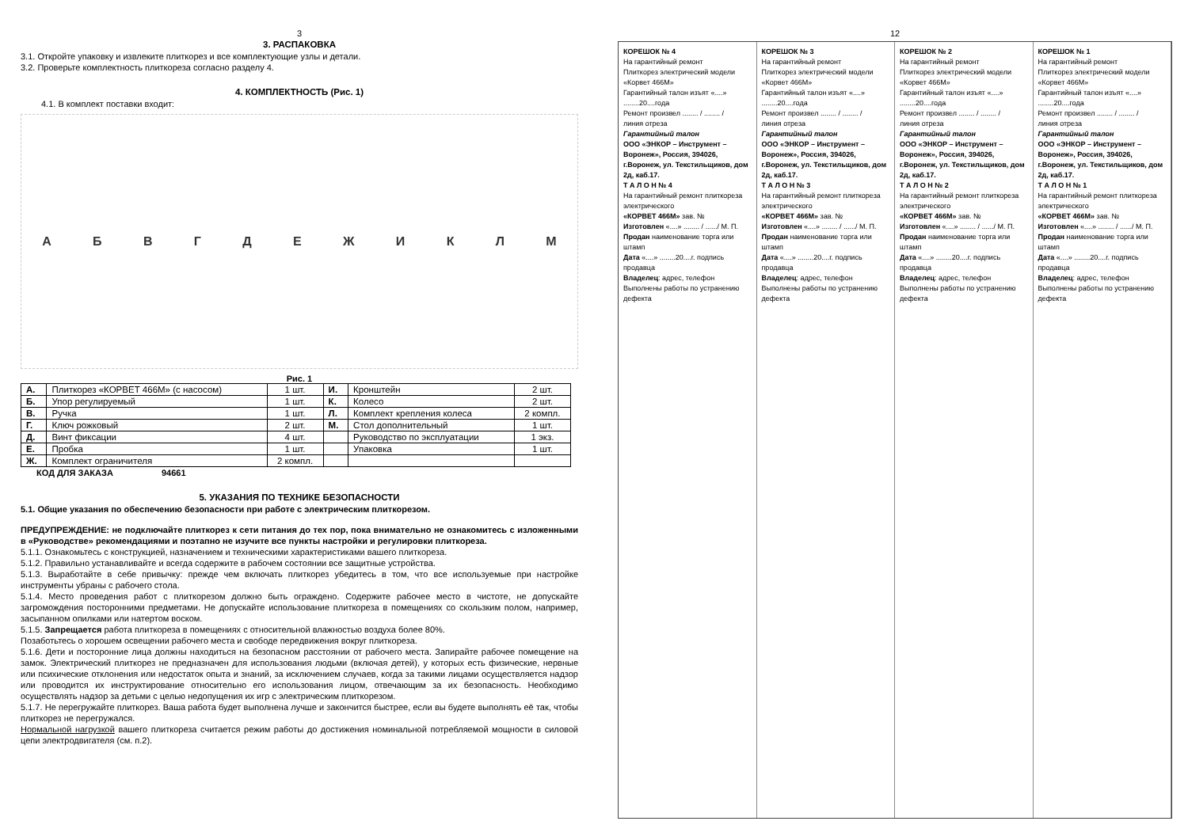3
3. РАСПАКОВКА
3.1. Откройте упаковку и извлеките плиткорез и все комплектующие узлы и детали.
3.2. Проверьте комплектность плиткореза согласно разделу 4.
4. КОМПЛЕКТНОСТЬ (Рис. 1)
4.1. В комплект поставки входит:
А Б В Г Д Е Ж И К Л М
Рис. 1
| А. | Плиткорез «КОРВЕТ 466М» (с насосом) | 1 шт. | И. | Кронштейн | 2 шт. |
| Б. | Упор регулируемый | 1 шт. | К. | Колесо | 2 шт. |
| В. | Ручка | 1 шт. | Л. | Комплект крепления колеса | 2 компл. |
| Г. | Ключ рожковый | 2 шт. | М. | Стол дополнительный | 1 шт. |
| Д. | Винт фиксации | 4 шт. | | Руководство по эксплуатации | 1 экз. |
| Е. | Пробка | 1 шт. | | Упаковка | 1 шт. |
| Ж. | Комплект ограничителя | 2 компл. | | | |
КОД ДЛЯ ЗАКАЗА 94661
5. УКАЗАНИЯ ПО ТЕХНИКЕ БЕЗОПАСНОСТИ
5.1. Общие указания по обеспечению безопасности при работе с электрическим плиткорезом.
ПРЕДУПРЕЖДЕНИЕ: не подключайте плиткорез к сети питания до тех пор, пока внимательно не ознакомитесь с изложенными в «Руководстве» рекомендациями и поэтапно не изучите все пункты настройки и регулировки плиткореза.
5.1.1. Ознакомьтесь с конструкцией, назначением и техническими характеристиками вашего плиткореза.
5.1.2. Правильно устанавливайте и всегда содержите в рабочем состоянии все защитные устройства.
5.1.3. Выработайте в себе привычку: прежде чем включать плиткорез убедитесь в том, что все используемые при настройке инструменты убраны с рабочего стола.
5.1.4. Место проведения работ с плиткорезом должно быть ограждено. Содержите рабочее место в чистоте, не допускайте загромождения посторонними предметами. Не допускайте использование плиткореза в помещениях со скользким полом, например, засыпанном опилками или натертом воском.
5.1.5. Запрещается работа плиткореза в помещениях с относительной влажностью воздуха более 80%.
Позаботьтесь о хорошем освещении рабочего места и свободе передвижения вокруг плиткореза.
5.1.6. Дети и посторонние лица должны находиться на безопасном расстоянии от рабочего места. Запирайте рабочее помещение на замок. Электрический плиткорез не предназначен для использования людьми (включая детей), у которых есть физические, нервные или психические отклонения или недостаток опыта и знаний, за исключением случаев, когда за такими лицами осуществляется надзор или проводится их инструктирование относительно его использования лицом, отвечающим за их безопасность. Необходимо осуществлять надзор за детьми с целью недопущения их игр с электрическим плиткорезом.
5.1.7. Не перегружайте плиткорез. Ваша работа будет выполнена лучше и закончится быстрее, если вы будете выполнять её так, чтобы плиткорез не перегружался.
Нормальной нагрузкой вашего плиткореза считается режим работы до достижения номинальной потребляемой мощности в силовой цепи электродвигателя (см. п.2).
12
КОРЕШОК № 4
На гарантийный ремонт
Плиткорез электрический модели «Корвет 466М»
Гарантийный талон изъят «....» ........20....года
Ремонт произвел ........ / ........ /
линия отреза
Гарантийный талон
ООО «ЭНКОР – Инструмент – Воронеж», Россия, 394026, г.Воронеж, ул. Текстильщиков, дом 2д, каб.17.
Т А Л О Н № 4
На гарантийный ремонт плиткореза электрического
«КОРВЕТ 466М» зав. №
Изготовлен «....» ........ / ....../ М. П.
Продан наименование торга или штамп
Дата «....» ........20....г. подпись продавца
Владелец: адрес, телефон
Выполнены работы по устранению дефекта
КОРЕШОК № 3
На гарантийный ремонт
Плиткорез электрический модели «Корвет 466М»
Гарантийный талон изъят «....» ........20....года
Ремонт произвел ........ / ........ /
линия отреза
Гарантийный талон
ООО «ЭНКОР – Инструмент – Воронеж», Россия, 394026, г.Воронеж, ул. Текстильщиков, дом 2д, каб.17.
Т А Л О Н № 3
На гарантийный ремонт плиткореза электрического
«КОРВЕТ 466М» зав. №
Изготовлен «....» ........ / ....../ М. П.
Продан наименование торга или штамп
Дата «....» ........20....г. подпись продавца
Владелец: адрес, телефон
Выполнены работы по устранению дефекта
КОРЕШОК № 2
На гарантийный ремонт
Плиткорез электрический модели «Корвет 466М»
Гарантийный талон изъят «....» ........20....года
Ремонт произвел ........ / ........ /
линия отреза
Гарантийный талон
ООО «ЭНКОР – Инструмент – Воронеж», Россия, 394026, г.Воронеж, ул. Текстильщиков, дом 2д, каб.17.
Т А Л О Н № 2
На гарантийный ремонт плиткореза электрического
«КОРВЕТ 466М» зав. №
Изготовлен «....» ........ / ....../ М. П.
Продан наименование торга или штамп
Дата «....» ........20....г. подпись продавца
Владелец: адрес, телефон
Выполнены работы по устранению дефекта
КОРЕШОК № 1
На гарантийный ремонт
Плиткорез электрический модели «Корвет 466М»
Гарантийный талон изъят «....» ........20....года
Ремонт произвел ........ / ........ /
линия отреза
Гарантийный талон
ООО «ЭНКОР – Инструмент – Воронеж», Россия, 394026, г.Воронеж, ул. Текстильщиков, дом 2д, каб.17.
Т А Л О Н № 1
На гарантийный ремонт плиткореза электрического
«КОРВЕТ 466М» зав. №
Изготовлен «....» ........ / ....../ М. П.
Продан наименование торга или штамп
Дата «....» ........20....г. подпись продавца
Владелец: адрес, телефон
Выполнены работы по устранению дефекта